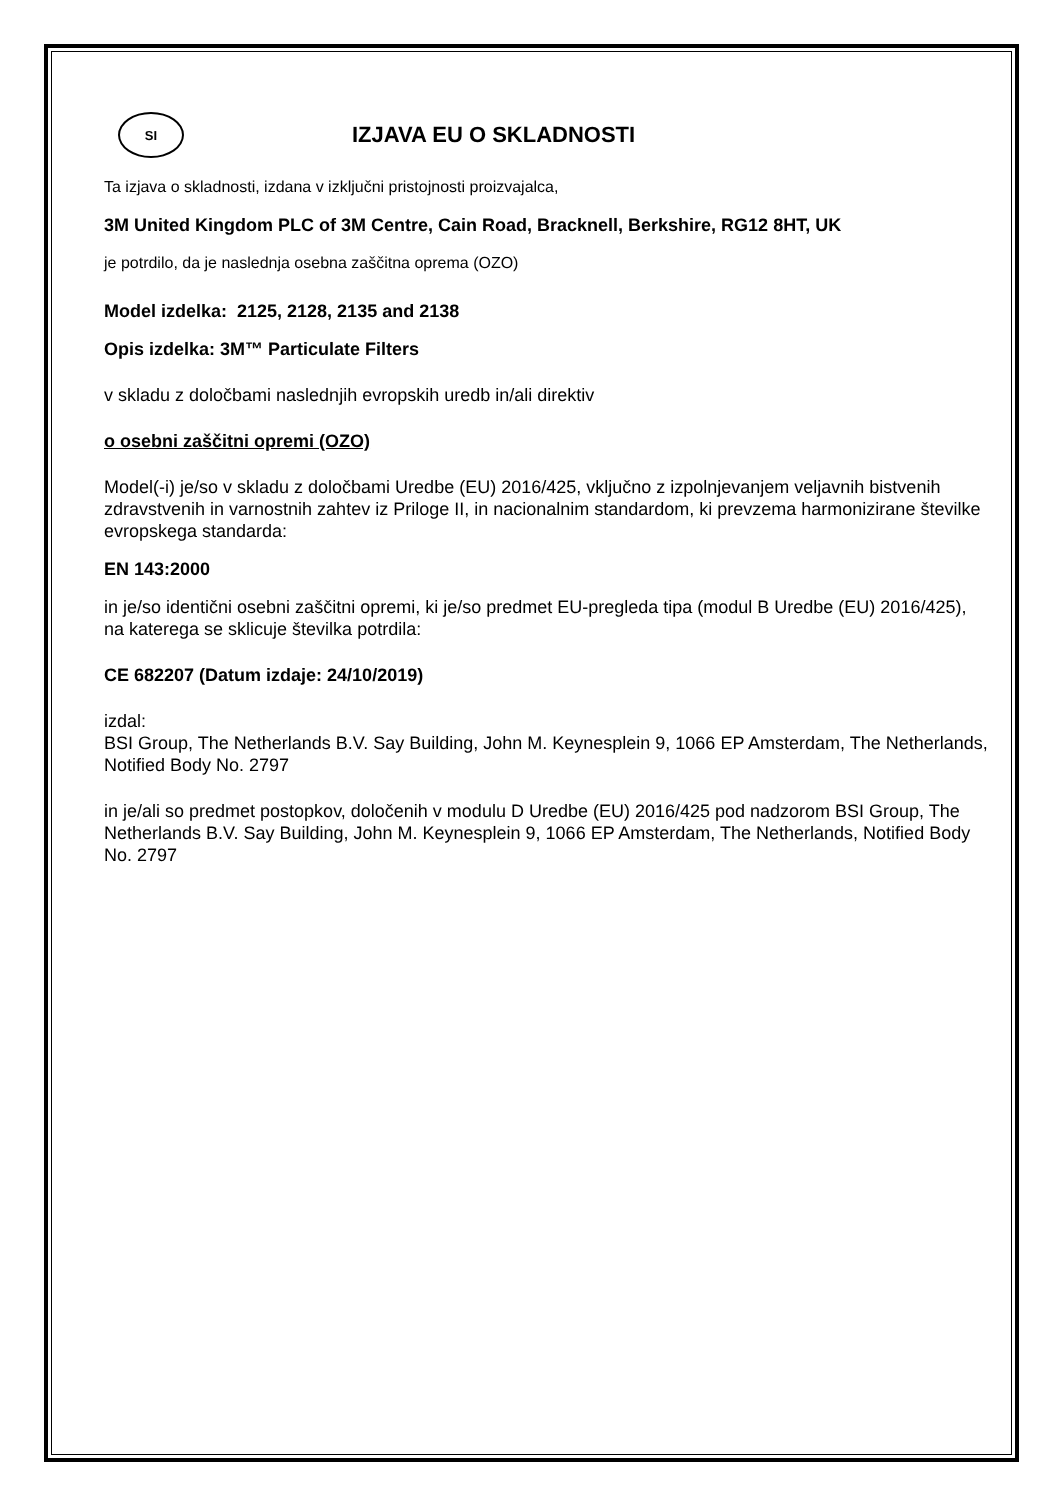SI
IZJAVA EU O SKLADNOSTI
Ta izjava o skladnosti, izdana v izključni pristojnosti proizvajalca,
3M United Kingdom PLC of 3M Centre, Cain Road, Bracknell, Berkshire, RG12 8HT, UK
je potrdilo, da je naslednja osebna zaščitna oprema (OZO)
Model izdelka: 2125, 2128, 2135 and 2138
Opis izdelka: 3M™ Particulate Filters
v skladu z določbami naslednjih evropskih uredb in/ali direktiv
o osebni zaščitni opremi (OZO)
Model(-i) je/so v skladu z določbami Uredbe (EU) 2016/425, vključno z izpolnjevanjem veljavnih bistvenih zdravstvenih in varnostnih zahtev iz Priloge II, in nacionalnim standardom, ki prevzema harmonizirane številke evropskega standarda:
EN 143:2000
in je/so identični osebni zaščitni opremi, ki je/so predmet EU-pregleda tipa (modul B Uredbe (EU) 2016/425), na katerega se sklicuje številka potrdila:
CE 682207 (Datum izdaje: 24/10/2019)
izdal:
BSI Group, The Netherlands B.V. Say Building, John M. Keynesplein 9, 1066 EP Amsterdam, The Netherlands, Notified Body No. 2797
in je/ali so predmet postopkov, določenih v modulu D Uredbe (EU) 2016/425 pod nadzorom BSI Group, The Netherlands B.V. Say Building, John M. Keynesplein 9, 1066 EP Amsterdam, The Netherlands, Notified Body No. 2797